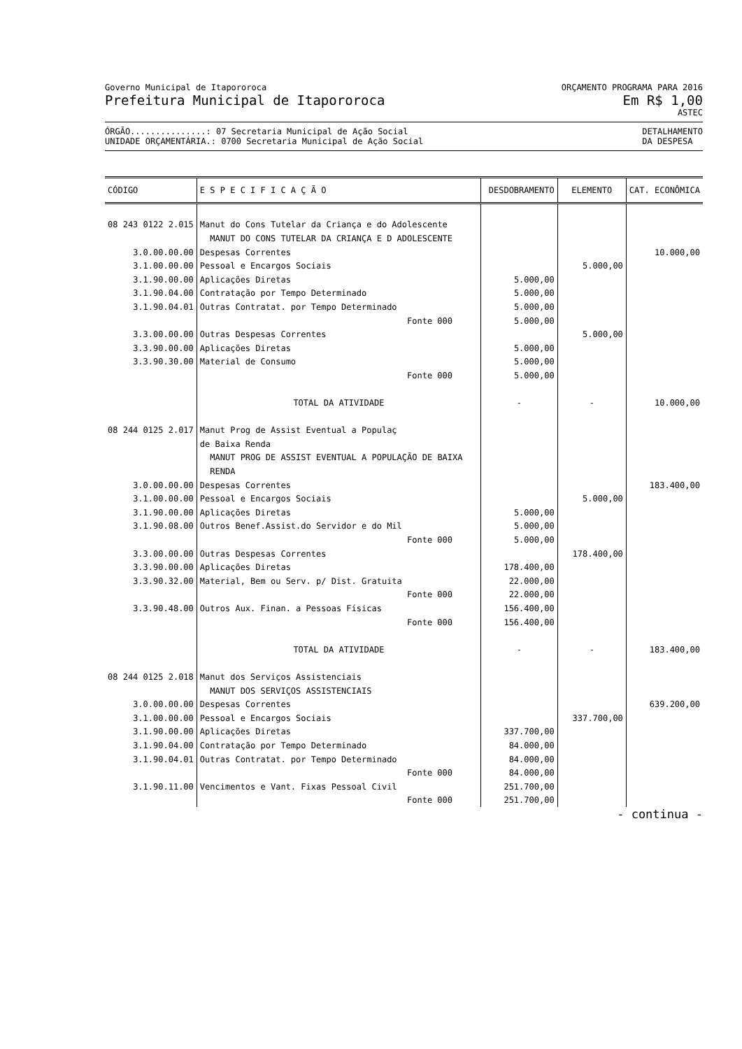Governo Municipal de Itapororoca
Prefeitura Municipal de Itapororoca
ORÇAMENTO PROGRAMA PARA 2016
Em R$ 1,00
ASTEC
ÓRGÃO...............: 07 Secretaria Municipal de Ação Social
UNIDADE ORÇAMENTÁRIA.: 0700 Secretaria Municipal de Ação Social
DETALHAMENTO
DA DESPESA
| CÓDIGO | E S P E C I F I C A Ç Ã O | DESDOBRAMENTO | ELEMENTO | CAT. ECONÔMICA |
| --- | --- | --- | --- | --- |
| 08 243 0122 2.015 | Manut do Cons Tutelar da Criança e do Adolescente | | | |
| | MANUT DO CONS TUTELAR DA CRIANÇA E D ADOLESCENTE | | | |
| 3.0.00.00.00 | Despesas Correntes | | | 10.000,00 |
| 3.1.00.00.00 | Pessoal e Encargos Sociais | | 5.000,00 | |
| 3.1.90.00.00 | Aplicações Diretas | 5.000,00 | | |
| 3.1.90.04.00 | Contratação por Tempo Determinado | 5.000,00 | | |
| 3.1.90.04.01 | Outras Contratat. por Tempo Determinado | 5.000,00 | | |
| | Fonte 000 | 5.000,00 | | |
| 3.3.00.00.00 | Outras Despesas Correntes | | 5.000,00 | |
| 3.3.90.00.00 | Aplicações Diretas | 5.000,00 | | |
| 3.3.90.30.00 | Material de Consumo | 5.000,00 | | |
| | Fonte 000 | 5.000,00 | | |
| | TOTAL DA ATIVIDADE | - | - | 10.000,00 |
| 08 244 0125 2.017 | Manut Prog de Assist Eventual a Populaç | | | |
| | de Baixa Renda | | | |
| | MANUT PROG DE ASSIST EVENTUAL A POPULAÇÃO DE BAIXA | | | |
| | RENDA | | | |
| 3.0.00.00.00 | Despesas Correntes | | | 183.400,00 |
| 3.1.00.00.00 | Pessoal e Encargos Sociais | | 5.000,00 | |
| 3.1.90.00.00 | Aplicações Diretas | 5.000,00 | | |
| 3.1.90.08.00 | Outros Benef.Assist.do Servidor e do Mil | 5.000,00 | | |
| | Fonte 000 | 5.000,00 | | |
| 3.3.00.00.00 | Outras Despesas Correntes | | 178.400,00 | |
| 3.3.90.00.00 | Aplicações Diretas | 178.400,00 | | |
| 3.3.90.32.00 | Material, Bem ou Serv. p/ Dist. Gratuita | 22.000,00 | | |
| | Fonte 000 | 22.000,00 | | |
| 3.3.90.48.00 | Outros Aux. Finan. a Pessoas Físicas | 156.400,00 | | |
| | Fonte 000 | 156.400,00 | | |
| | TOTAL DA ATIVIDADE | - | - | 183.400,00 |
| 08 244 0125 2.018 | Manut dos Serviços Assistenciais | | | |
| | MANUT DOS SERVIÇOS ASSISTENCIAIS | | | |
| 3.0.00.00.00 | Despesas Correntes | | | 639.200,00 |
| 3.1.00.00.00 | Pessoal e Encargos Sociais | | 337.700,00 | |
| 3.1.90.00.00 | Aplicações Diretas | 337.700,00 | | |
| 3.1.90.04.00 | Contratação por Tempo Determinado | 84.000,00 | | |
| 3.1.90.04.01 | Outras Contratat. por Tempo Determinado | 84.000,00 | | |
| | Fonte 000 | 84.000,00 | | |
| 3.1.90.11.00 | Vencimentos e Vant. Fixas Pessoal Civil | 251.700,00 | | |
| | Fonte 000 | 251.700,00 | | |
- continua -